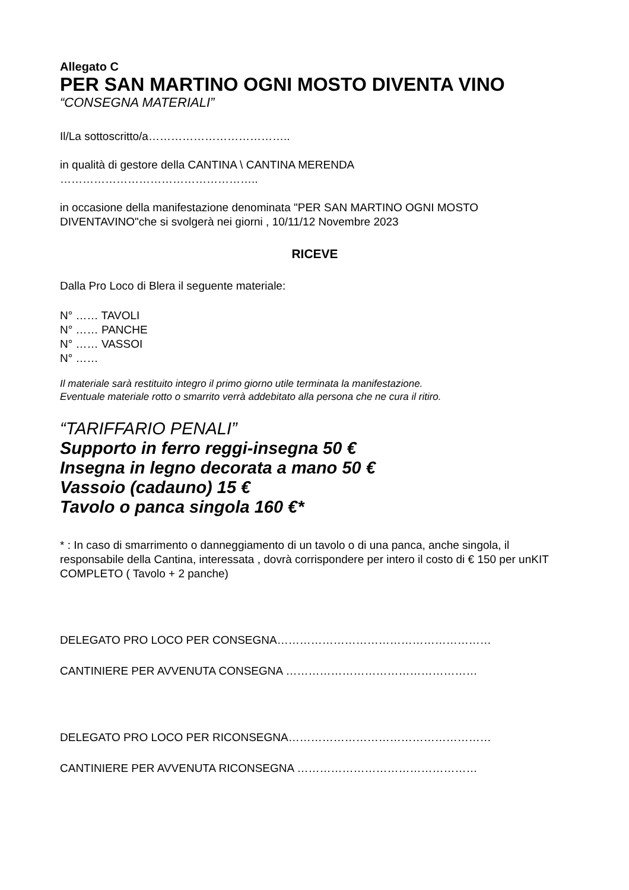Allegato C
PER SAN MARTINO OGNI MOSTO DIVENTA VINO
“CONSEGNA MATERIALI”
Il/La sottoscritto/a………………………………..
in qualità di gestore della CANTINA \ CANTINA MERENDA
……………………………………………..
in occasione della manifestazione denominata "PER SAN MARTINO OGNI MOSTO DIVENTAVINO"che si svolgerà nei giorni , 10/11/12 Novembre 2023
RICEVE
Dalla Pro Loco di Blera il seguente materiale:
N° …… TAVOLI
N° …… PANCHE
N° …… VASSOI
N° ……
Il materiale sarà restituito integro il primo giorno utile terminata la manifestazione.
Eventuale materiale rotto o smarrito verrà addebitato alla persona che ne cura il ritiro.
“TARIFFARIO PENALI”
Supporto in ferro reggi-insegna 50 €
Insegna in legno decorata a mano 50 €
Vassoio (cadauno) 15 €
Tavolo o panca singola 160 €*
* : In caso di smarrimento o danneggiamento di un tavolo o di una panca, anche singola, il responsabile della Cantina, interessata , dovrà corrispondere per intero il costo di € 150 per unKIT COMPLETO ( Tavolo + 2 panche)
DELEGATO PRO LOCO PER CONSEGNA…………………………………………………
CANTINIERE PER AVVENUTA CONSEGNA ……………………………………………
DELEGATO PRO LOCO PER RICONSEGNA………………………………………………
CANTINIERE PER AVVENUTA RICONSEGNA …………………………………………